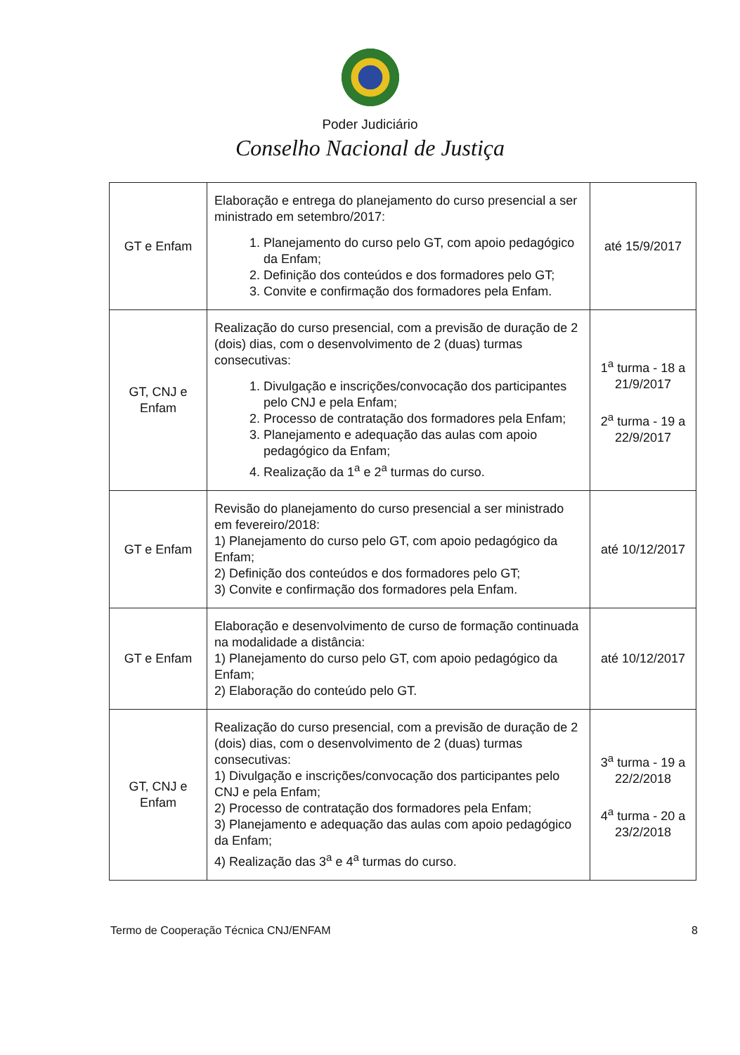Poder Judiciário
Conselho Nacional de Justiça
| GT e Enfam | Elaboração e entrega do planejamento do curso presencial a ser ministrado em setembro/2017: 1. Planejamento do curso pelo GT, com apoio pedagógico da Enfam; 2. Definição dos conteúdos e dos formadores pelo GT; 3. Convite e confirmação dos formadores pela Enfam. | até 15/9/2017 |
| GT, CNJ e Enfam | Realização do curso presencial, com a previsão de duração de 2 (dois) dias, com o desenvolvimento de 2 (duas) turmas consecutivas: 1. Divulgação e inscrições/convocação dos participantes pelo CNJ e pela Enfam; 2. Processo de contratação dos formadores pela Enfam; 3. Planejamento e adequação das aulas com apoio pedagógico da Enfam; 4. Realização da 1<sup>a</sup> e 2<sup>a</sup> turmas do curso. | 1<sup>a</sup> turma - 18 a 21/9/2017 2<sup>a</sup> turma - 19 a 22/9/2017 |
| GT e Enfam | Revisão do planejamento do curso presencial a ser ministrado em fevereiro/2018: 1) Planejamento do curso pelo GT, com apoio pedagógico da Enfam; 2) Definição dos conteúdos e dos formadores pelo GT; 3) Convite e confirmação dos formadores pela Enfam. | até 10/12/2017 |
| GT e Enfam | Elaboração e desenvolvimento de curso de formação continuada na modalidade a distância: 1) Planejamento do curso pelo GT, com apoio pedagógico da Enfam; 2) Elaboração do conteúdo pelo GT. | até 10/12/2017 |
| GT, CNJ e Enfam | Realização do curso presencial, com a previsão de duração de 2 (dois) dias, com o desenvolvimento de 2 (duas) turmas consecutivas: 1) Divulgação e inscrições/convocação dos participantes pelo CNJ e pela Enfam; 2) Processo de contratação dos formadores pela Enfam; 3) Planejamento e adequação das aulas com apoio pedagógico da Enfam; 4) Realização das 3<sup>a</sup> e 4<sup>a</sup> turmas do curso. | 3<sup>a</sup> turma - 19 a 22/2/2018 4<sup>a</sup> turma - 20 a 23/2/2018 |
Termo de Cooperação Técnica CNJ/ENFAM 8